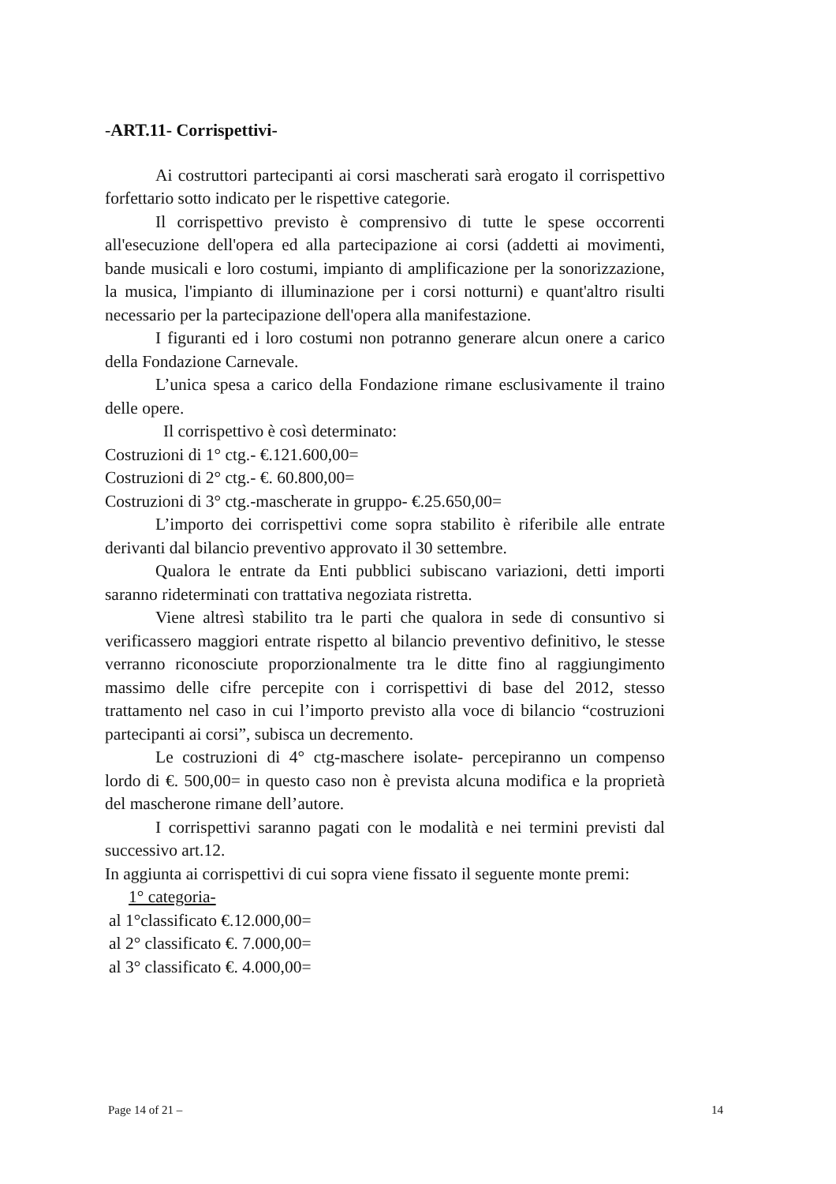-ART.11- Corrispettivi-
Ai costruttori partecipanti ai corsi mascherati sarà erogato il corrispettivo forfettario sotto indicato per le rispettive categorie.
Il corrispettivo previsto è comprensivo di tutte le spese occorrenti all'esecuzione dell'opera ed alla partecipazione ai corsi (addetti ai movimenti, bande musicali e loro costumi, impianto di amplificazione per la sonorizzazione, la musica, l'impianto di illuminazione per i corsi notturni) e quant'altro risulti necessario per la partecipazione dell'opera alla manifestazione.
I figuranti ed i loro costumi non potranno generare alcun onere a carico della Fondazione Carnevale.
L’unica spesa a carico della Fondazione rimane esclusivamente il traino delle opere.
Il corrispettivo è così determinato:
Costruzioni di 1° ctg.- €.121.600,00=
Costruzioni di 2° ctg.- €. 60.800,00=
Costruzioni di 3° ctg.-mascherate in gruppo- €.25.650,00=
L’importo dei corrispettivi come sopra stabilito è riferibile alle entrate derivanti dal bilancio preventivo approvato il 30 settembre.
Qualora le entrate da Enti pubblici subiscano variazioni, detti importi saranno rideterminati con trattativa negoziata ristretta.
Viene altresì stabilito tra le parti che qualora in sede di consuntivo si verificassero maggiori entrate rispetto al bilancio preventivo definitivo, le stesse verranno riconosciute proporzionalmente tra le ditte fino al raggiungimento massimo delle cifre percepite con i corrispettivi di base del 2012, stesso trattamento nel caso in cui l’importo previsto alla voce di bilancio “costruzioni partecipanti ai corsi”, subisca un decremento.
Le costruzioni di 4° ctg-maschere isolate- percepiranno un compenso lordo di €. 500,00= in questo caso non è prevista alcuna modifica e la proprietà del mascherone rimane dell’autore.
I corrispettivi saranno pagati con le modalità e nei termini previsti dal successivo art.12.
In aggiunta ai corrispettivi di cui sopra viene fissato il seguente monte premi:
1° categoria-
al 1°classificato €.12.000,00=
al 2° classificato €. 7.000,00=
al 3° classificato €. 4.000,00=
Page 14 of 21 – 14